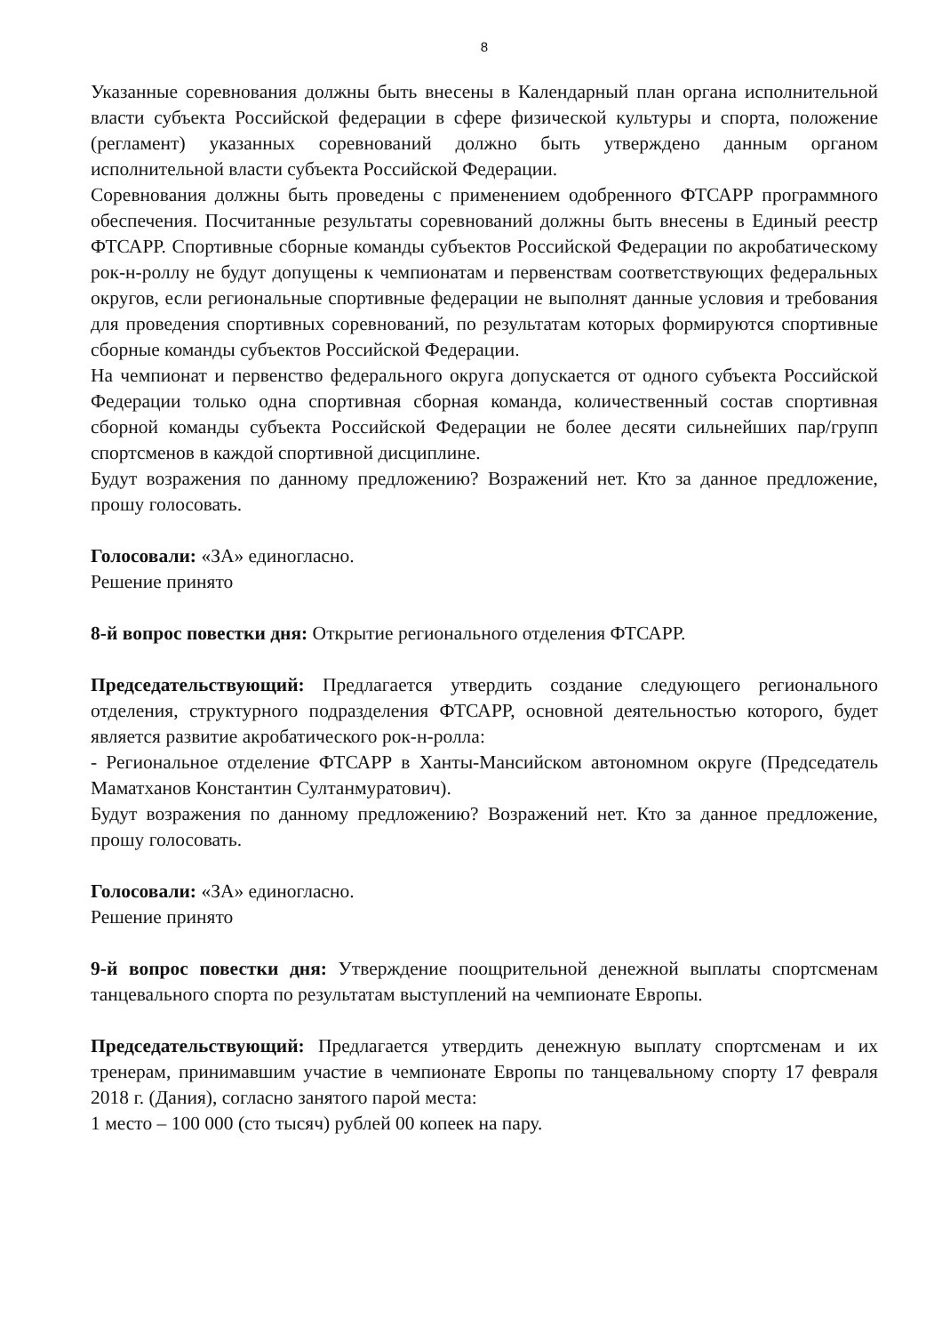8
Указанные соревнования должны быть внесены в Календарный план органа исполнительной власти субъекта Российской федерации в сфере физической культуры и спорта, положение (регламент) указанных соревнований должно быть утверждено данным органом исполнительной власти субъекта Российской Федерации.
Соревнования должны быть проведены с применением одобренного ФТСАРР программного обеспечения. Посчитанные результаты соревнований должны быть внесены в Единый реестр ФТСАРР. Спортивные сборные команды субъектов Российской Федерации по акробатическому рок-н-роллу не будут допущены к чемпионатам и первенствам соответствующих федеральных округов, если региональные спортивные федерации не выполнят данные условия и требования для проведения спортивных соревнований, по результатам которых формируются спортивные сборные команды субъектов Российской Федерации.
На чемпионат и первенство федерального округа допускается от одного субъекта Российской Федерации только одна спортивная сборная команда, количественный состав спортивная сборной команды субъекта Российской Федерации не более десяти сильнейших пар/групп спортсменов в каждой спортивной дисциплине.
Будут возражения по данному предложению? Возражений нет. Кто за данное предложение, прошу голосовать.
Голосовали: «ЗА» единогласно.
Решение принято
8-й вопрос повестки дня: Открытие регионального отделения ФТСАРР.
Председательствующий: Предлагается утвердить создание следующего регионального отделения, структурного подразделения ФТСАРР, основной деятельностью которого, будет является развитие акробатического рок-н-ролла:
- Региональное отделение ФТСАРР в Ханты-Мансийском автономном округе (Председатель Маматханов Константин Султанмуратович).
Будут возражения по данному предложению? Возражений нет. Кто за данное предложение, прошу голосовать.
Голосовали: «ЗА» единогласно.
Решение принято
9-й вопрос повестки дня: Утверждение поощрительной денежной выплаты спортсменам танцевального спорта по результатам выступлений на чемпионате Европы.
Председательствующий: Предлагается утвердить денежную выплату спортсменам и их тренерам, принимавшим участие в чемпионате Европы по танцевальному спорту 17 февраля 2018 г. (Дания), согласно занятого парой места:
1 место – 100 000 (сто тысяч) рублей 00 копеек на пару.